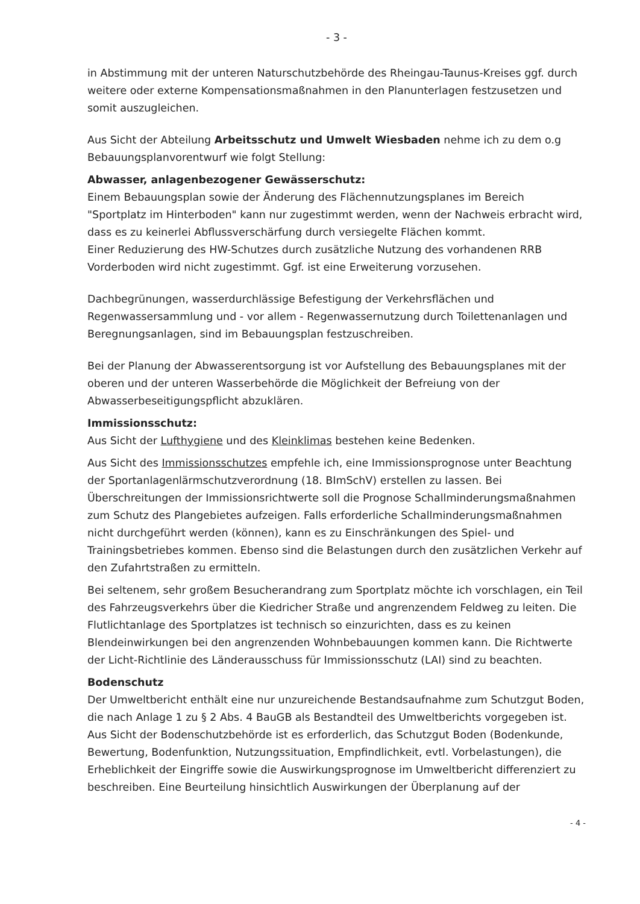- 3 -
in Abstimmung mit der unteren Naturschutzbehörde des Rheingau-Taunus-Kreises ggf. durch weitere oder externe Kompensationsmaßnahmen in den Planunterlagen festzusetzen und somit auszugleichen.
Aus Sicht der Abteilung Arbeitsschutz und Umwelt Wiesbaden nehme ich zu dem o.g Bebauungsplanvorentwurf wie folgt Stellung:
Abwasser, anlagenbezogener Gewässerschutz:
Einem Bebauungsplan sowie der Änderung des Flächennutzungsplanes im Bereich "Sportplatz im Hinterboden" kann nur zugestimmt werden, wenn der Nachweis erbracht wird, dass es zu keinerlei Abflussverschärfung durch versiegelte Flächen kommt.
Einer Reduzierung des HW-Schutzes durch zusätzliche Nutzung des vorhandenen RRB Vorderboden wird nicht zugestimmt. Ggf. ist eine Erweiterung vorzusehen.
Dachbegrünungen, wasserdurchlässige Befestigung der Verkehrsflächen und Regenwassersammlung und - vor allem - Regenwassernutzung durch Toilettenanlagen und Beregnungsanlagen, sind im Bebauungsplan festzuschreiben.
Bei der Planung der Abwasserentsorgung ist vor Aufstellung des Bebauungsplanes mit der oberen und der unteren Wasserbehörde die Möglichkeit der Befreiung von der Abwasserbeseitigungspflicht abzuklären.
Immissionsschutz:
Aus Sicht der Lufthygiene und des Kleinklimas bestehen keine Bedenken.
Aus Sicht des Immissionsschutzes empfehle ich, eine Immissionsprognose unter Beachtung der Sportanlagenlärmschutzverordnung (18. BImSchV) erstellen zu lassen. Bei Überschreitungen der Immissionsrichtwerte soll die Prognose Schallminderungsmaßnahmen zum Schutz des Plangebietes aufzeigen. Falls erforderliche Schallminderungsmaßnahmen nicht durchgeführt werden (können), kann es zu Einschränkungen des Spiel- und Trainingsbetriebes kommen. Ebenso sind die Belastungen durch den zusätzlichen Verkehr auf den Zufahrtstraßen zu ermitteln.
Bei seltenem, sehr großem Besucherandrang zum Sportplatz möchte ich vorschlagen, ein Teil des Fahrzeugsverkehrs über die Kiedricher Straße und angrenzendem Feldweg zu leiten. Die Flutlichtanlage des Sportplatzes ist technisch so einzurichten, dass es zu keinen Blendeinwirkungen bei den angrenzenden Wohnbebauungen kommen kann. Die Richtwerte der Licht-Richtlinie des Länderausschuss für Immissionsschutz (LAI) sind zu beachten.
Bodenschutz
Der Umweltbericht enthält eine nur unzureichende Bestandsaufnahme zum Schutzgut Boden, die nach Anlage 1 zu § 2 Abs. 4 BauGB als Bestandteil des Umweltberichts vorgegeben ist. Aus Sicht der Bodenschutzbehörde ist es erforderlich, das Schutzgut Boden (Bodenkunde, Bewertung, Bodenfunktion, Nutzungssituation, Empfindlichkeit, evtl. Vorbelastungen), die Erheblichkeit der Eingriffe sowie die Auswirkungsprognose im Umweltbericht differenziert zu beschreiben. Eine Beurteilung hinsichtlich Auswirkungen der Überplanung auf der
- 4 -